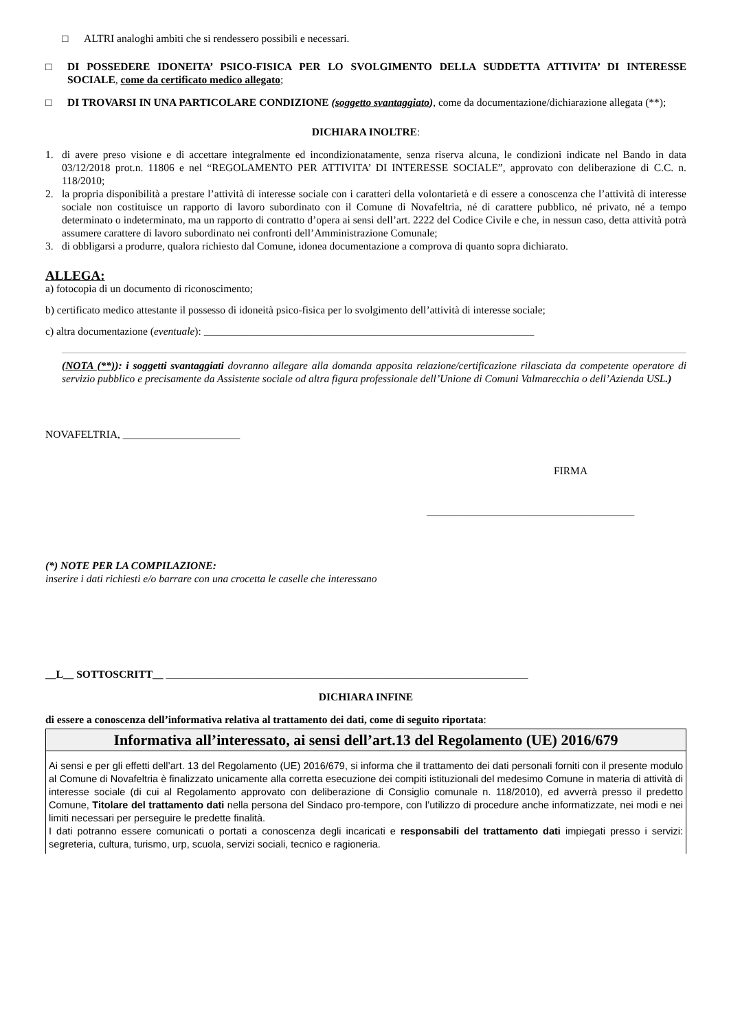□ ALTRI analoghi ambiti che si rendessero possibili e necessari.
□ DI POSSEDERE IDONEITA’ PSICO-FISICA PER LO SVOLGIMENTO DELLA SUDDETTA ATTIVITA’ DI INTERESSE SOCIALE, come da certificato medico allegato;
□ DI TROVARSI IN UNA PARTICOLARE CONDIZIONE (soggetto svantaggiato), come da documentazione/dichiarazione allegata (**);
DICHIARA INOLTRE:
1. di avere preso visione e di accettare integralmente ed incondizionatamente, senza riserva alcuna, le condizioni indicate nel Bando in data 03/12/2018 prot.n. 11806 e nel “REGOLAMENTO PER ATTIVITA’ DI INTERESSE SOCIALE”, approvato con deliberazione di C.C. n. 118/2010;
2. la propria disponibilità a prestare l’attività di interesse sociale con i caratteri della volontarietà e di essere a conoscenza che l’attività di interesse sociale non costituisce un rapporto di lavoro subordinato con il Comune di Novafeltria, né di carattere pubblico, né privato, né a tempo determinato o indeterminato, ma un rapporto di contratto d’opera ai sensi dell’art. 2222 del Codice Civile e che, in nessun caso, detta attività potrà assumere carattere di lavoro subordinato nei confronti dell’Amministrazione Comunale;
3. di obbligarsi a produrre, qualora richiesto dal Comune, idonea documentazione a comprova di quanto sopra dichiarato.
ALLEGA:
a) fotocopia di un documento di riconoscimento;
b) certificato medico attestante il possesso di idoneità psico-fisica per lo svolgimento dell’attività di interesse sociale;
c) altra documentazione (eventuale): ______________________________________________________________
(NOTA (**)): i soggetti svantaggiati dovranno allegare alla domanda apposita relazione/certificazione rilasciata da competente operatore di servizio pubblico e precisamente da Assistente sociale od altra figura professionale dell’Unione di Comuni Valmarecchia o dell’Azienda USL.)
NOVAFELTRIA, ______________________
FIRMA
_______________________________________
(*) NOTE PER LA COMPILAZIONE:
inserire i dati richiesti e/o barrare con una crocetta le caselle che interessano
__L__ SOTTOSCRITT__ ____________________________________________________________________
DICHIARA INFINE
di essere a conoscenza dell’informativa relativa al trattamento dei dati, come di seguito riportata:
Informativa all’interessato, ai sensi dell’art.13 del Regolamento (UE) 2016/679
Ai sensi e per gli effetti dell’art. 13 del Regolamento (UE) 2016/679, si informa che il trattamento dei dati personali forniti con il presente modulo al Comune di Novafeltria è finalizzato unicamente alla corretta esecuzione dei compiti istituzionali del medesimo Comune in materia di attività di interesse sociale (di cui al Regolamento approvato con deliberazione di Consiglio comunale n. 118/2010), ed avverrà presso il predetto Comune, Titolare del trattamento dati nella persona del Sindaco pro-tempore, con l’utilizzo di procedure anche informatizzate, nei modi e nei limiti necessari per perseguire le predette finalità.
I dati potranno essere comunicati o portati a conoscenza degli incaricati e responsabili del trattamento dati impiegati presso i servizi: segreteria, cultura, turismo, urp, scuola, servizi sociali, tecnico e ragioneria.